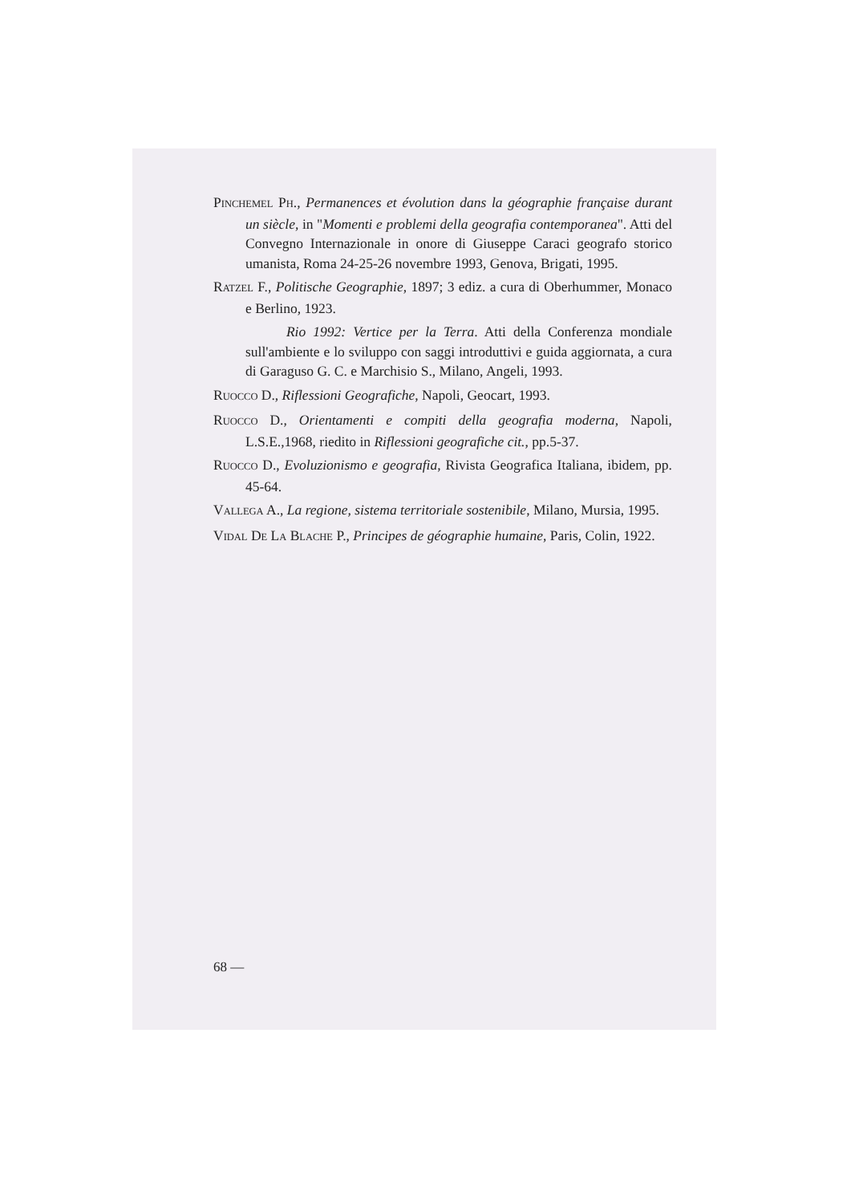PINCHEMEL PH., Permanences et évolution dans la géographie française durant un siècle, in "Momenti e problemi della geografia contemporanea". Atti del Convegno Internazionale in onore di Giuseppe Caraci geografo storico umanista, Roma 24-25-26 novembre 1993, Genova, Brigati, 1995.
RATZEL F., Politische Geographie, 1897; 3 ediz. a cura di Oberhummer, Monaco e Berlino, 1923.
Rio 1992: Vertice per la Terra. Atti della Conferenza mondiale sull'ambiente e lo sviluppo con saggi introduttivi e guida aggiornata, a cura di Garaguso G. C. e Marchisio S., Milano, Angeli, 1993.
RUOCCO D., Riflessioni Geografiche, Napoli, Geocart, 1993.
RUOCCO D., Orientamenti e compiti della geografia moderna, Napoli, L.S.E.,1968, riedito in Riflessioni geografiche cit., pp.5-37.
RUOCCO D., Evoluzionismo e geografia, Rivista Geografica Italiana, ibidem, pp. 45-64.
VALLEGA A., La regione, sistema territoriale sostenibile, Milano, Mursia, 1995.
VIDAL DE LA BLACHE P., Principes de géographie humaine, Paris, Colin, 1922.
68 —